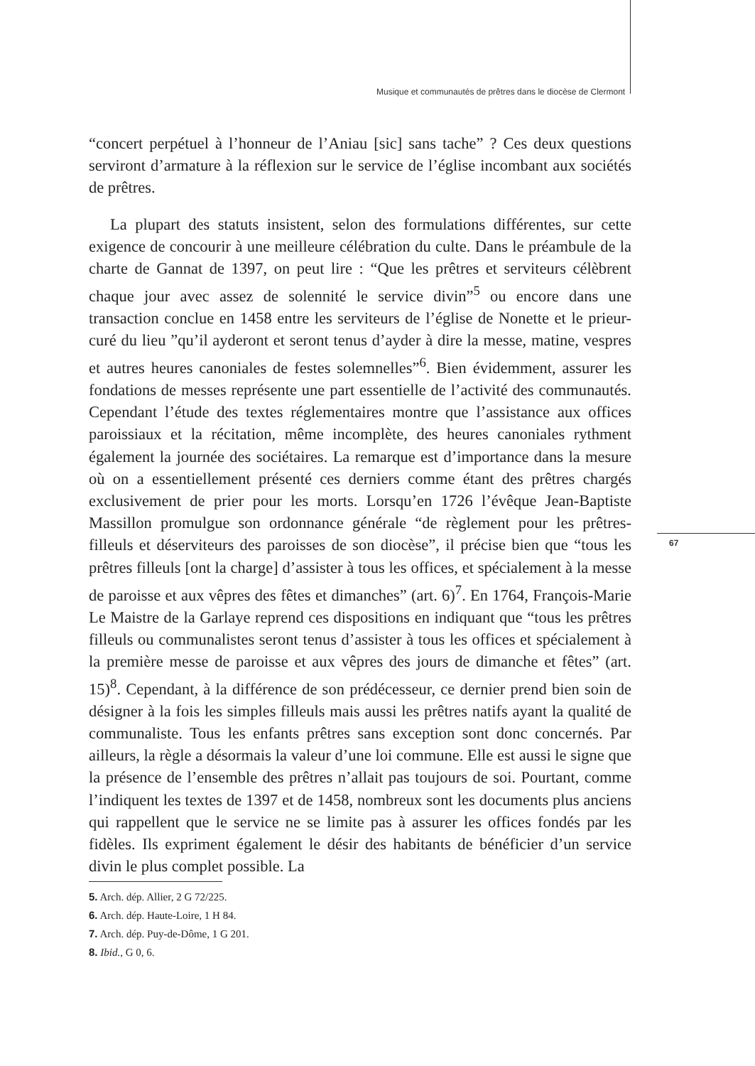Musique et communautés de prêtres dans le diocèse de Clermont
“concert perpétuel à l’honneur de l’Aniau [sic] sans tache” ? Ces deux questions serviront d’armature à la réflexion sur le service de l’église incombant aux sociétés de prêtres.
La plupart des statuts insistent, selon des formulations différentes, sur cette exigence de concourir à une meilleure célébration du culte. Dans le préambule de la charte de Gannat de 1397, on peut lire : “Que les prêtres et serviteurs célèbrent chaque jour avec assez de solennité le service divin”<sup>5</sup> ou encore dans une transaction conclue en 1458 entre les serviteurs de l’église de Nonette et le prieur-curé du lieu ”qu’il ayderont et seront tenus d’ayder à dire la messe, matine, vespres et autres heures canoniales de festes solemnelles”<sup>6</sup>. Bien évidemment, assurer les fondations de messes représente une part essentielle de l’activité des communautés. Cependant l’étude des textes réglementaires montre que l’assistance aux offices paroissiaux et la récitation, même incomplète, des heures canoniales rythment également la journée des sociétaires. La remarque est d’importance dans la mesure où on a essentiellement présenté ces derniers comme étant des prêtres chargés exclusivement de prier pour les morts. Lorsqu’en 1726 l’évêque Jean-Baptiste Massillon promulgue son ordonnance générale “de règlement pour les prêtres-filleuls et déserviteurs des paroisses de son diocèse”, il précise bien que “tous les prêtres filleuls [ont la charge] d’assister à tous les offices, et spécialement à la messe de paroisse et aux vêpres des fêtes et dimanches” (art. 6)<sup>7</sup>. En 1764, François-Marie Le Maistre de la Garlaye reprend ces dispositions en indiquant que “tous les prêtres filleuls ou communalistes seront tenus d’assister à tous les offices et spécialement à la première messe de paroisse et aux vêpres des jours de dimanche et fêtes” (art. 15)<sup>8</sup>. Cependant, à la différence de son prédécesseur, ce dernier prend bien soin de désigner à la fois les simples filleuls mais aussi les prêtres natifs ayant la qualité de communaliste. Tous les enfants prêtres sans exception sont donc concernés. Par ailleurs, la règle a désormais la valeur d’une loi commune. Elle est aussi le signe que la présence de l’ensemble des prêtres n’allait pas toujours de soi. Pourtant, comme l’indiquent les textes de 1397 et de 1458, nombreux sont les documents plus anciens qui rappellent que le service ne se limite pas à assurer les offices fondés par les fidèles. Ils expriment également le désir des habitants de bénéficier d’un service divin le plus complet possible. La
67
5. Arch. dép. Allier, 2 G 72/225.
6. Arch. dép. Haute-Loire, 1 H 84.
7. Arch. dép. Puy-de-Dôme, 1 G 201.
8. Ibid., G 0, 6.